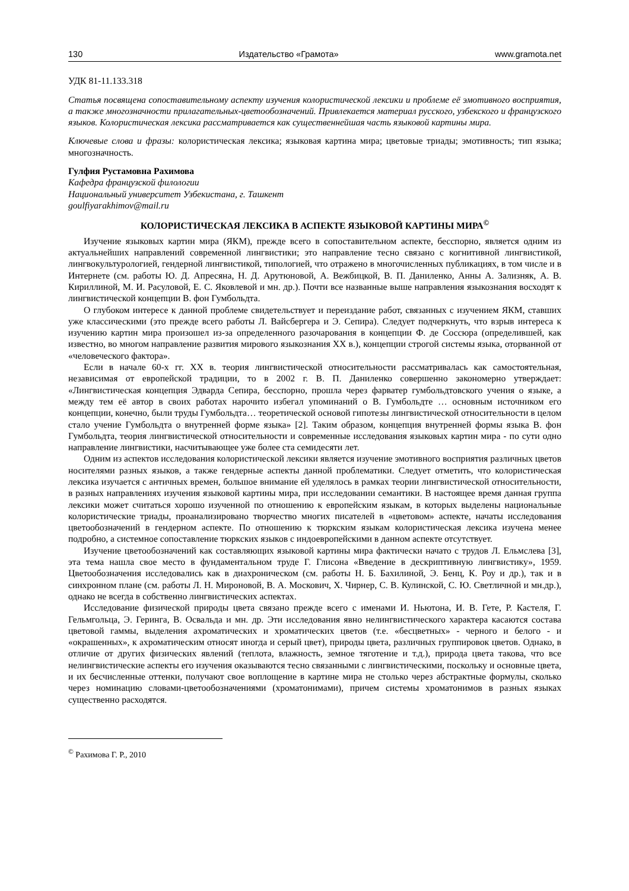130 Издательство «Грамота» www.gramota.net
УДК 81-11.133.318
Статья посвящена сопоставительному аспекту изучения колористической лексики и проблеме её эмотивного восприятия, а также многозначности прилагательных-цветообозначений. Привлекается материал русского, узбекского и французского языков. Колористическая лексика рассматривается как существеннейшая часть языковой картины мира.
Ключевые слова и фразы: колористическая лексика; языковая картина мира; цветовые триады; эмотивность; тип языка; многозначность.
Гулфия Рустамовна Рахимова
Кафедра французской филологии
Национальный университет Узбекистана, г. Ташкент
goulfiyarakhimov@mail.ru
КОЛОРИСТИЧЕСКАЯ ЛЕКСИКА В АСПЕКТЕ ЯЗЫКОВОЙ КАРТИНЫ МИРА<sup>©</sup>
Изучение языковых картин мира (ЯКМ), прежде всего в сопоставительном аспекте, бесспорно, является одним из актуальнейших направлений современной лингвистики; это направление тесно связано с когнитивной лингвистикой, лингвокультурологией, гендерной лингвистикой, типологией, что отражено в многочисленных публикациях, в том числе и в Интернете (см. работы Ю. Д. Апресяна, Н. Д. Арутюновой, А. Вежбицкой, В. П. Даниленко, Анны А. Зализняк, А. В. Кириллиной, М. И. Расуловой, Е. С. Яковлевой и мн. др.). Почти все названные выше направления языкознания восходят к лингвистической концепции В. фон Гумбольдта.
О глубоком интересе к данной проблеме свидетельствует и переиздание работ, связанных с изучением ЯКМ, ставших уже классическими (это прежде всего работы Л. Вайсбергера и Э. Сепира). Следует подчеркнуть, что взрыв интереса к изучению картин мира произошел из-за определенного разочарования в концепции Ф. де Соссюра (определившей, как известно, во многом направление развития мирового языкознания XX в.), концепции строгой системы языка, оторванной от «человеческого фактора».
Если в начале 60-х гг. XX в. теория лингвистической относительности рассматривалась как самостоятельная, независимая от европейской традиции, то в 2002 г. В. П. Даниленко совершенно закономерно утверждает: «Лингвистическая концепция Эдварда Сепира, бесспорно, прошла через фарватер гумбольдтовского учения о языке, а между тем её автор в своих работах нарочито избегал упоминаний о В. Гумбольдте … основным источником его концепции, конечно, были труды Гумбольдта… теоретической основой гипотезы лингвистической относительности в целом стало учение Гумбольдта о внутренней форме языка» [2]. Таким образом, концепция внутренней формы языка В. фон Гумбольдта, теория лингвистической относительности и современные исследования языковых картин мира - по сути одно направление лингвистики, насчитывающее уже более ста семидесяти лет.
Одним из аспектов исследования колористической лексики является изучение эмотивного восприятия различных цветов носителями разных языков, а также гендерные аспекты данной проблематики. Следует отметить, что колористическая лексика изучается с античных времен, большое внимание ей уделялось в рамках теории лингвистической относительности, в разных направлениях изучения языковой картины мира, при исследовании семантики. В настоящее время данная группа лексики может считаться хорошо изученной по отношению к европейским языкам, в которых выделены национальные колористические триады, проанализировано творчество многих писателей в «цветовом» аспекте, начаты исследования цветообозначений в гендерном аспекте. По отношению к тюркским языкам колористическая лексика изучена менее подробно, а системное сопоставление тюркских языков с индоевропейскими в данном аспекте отсутствует.
Изучение цветообозначений как составляющих языковой картины мира фактически начато с трудов Л. Ельмслева [3], эта тема нашла свое место в фундаментальном труде Г. Глисона «Введение в дескриптивную лингвистику», 1959. Цветообозначения исследовались как в диахроническом (см. работы Н. Б. Бахилиной, Э. Бенц, К. Роу и др.), так и в синхронном плане (см. работы Л. Н. Мироновой, В. А. Москович, Х. Чирнер, С. В. Кулинской, С. Ю. Светличной и мн.др.), однако не всегда в собственно лингвистических аспектах.
Исследование физической природы цвета связано прежде всего с именами И. Ньютона, И. В. Гете, Р. Кастеля, Г. Гельмгольца, Э. Геринга, В. Освальда и мн. др. Эти исследования явно нелингвистического характера касаются состава цветовой гаммы, выделения ахроматических и хроматических цветов (т.е. «бесцветных» - черного и белого - и «окрашенных», к ахроматическим относят иногда и серый цвет), природы цвета, различных группировок цветов. Однако, в отличие от других физических явлений (теплота, влажность, земное тяготение и т.д.), природа цвета такова, что все нелингвистические аспекты его изучения оказываются тесно связанными с лингвистическими, поскольку и основные цвета, и их бесчисленные оттенки, получают свое воплощение в картине мира не столько через абстрактные формулы, сколько через номинацию словами-цветообозначениями (хроматонимами), причем системы хроматонимов в разных языках существенно расходятся.
<sup>©</sup> Рахимова Г. Р., 2010